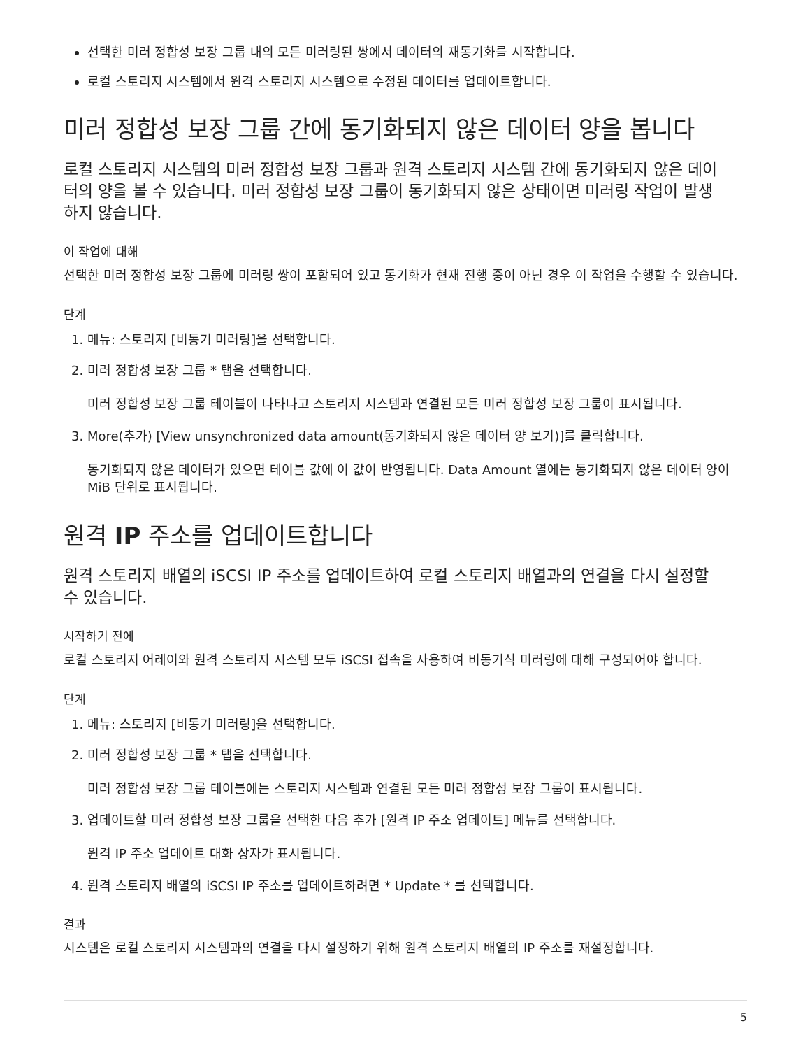선택한 미러 정합성 보장 그룹 내의 모든 미러링된 쌍에서 데이터의 재동기화를 시작합니다.
로컬 스토리지 시스템에서 원격 스토리지 시스템으로 수정된 데이터를 업데이트합니다.
미러 정합성 보장 그룹 간에 동기화되지 않은 데이터 양을 봅니다
로컬 스토리지 시스템의 미러 정합성 보장 그룹과 원격 스토리지 시스템 간에 동기화되지 않은 데이터의 양을 볼 수 있습니다. 미러 정합성 보장 그룹이 동기화되지 않은 상태이면 미러링 작업이 발생하지 않습니다.
이 작업에 대해
선택한 미러 정합성 보장 그룹에 미러링 쌍이 포함되어 있고 동기화가 현재 진행 중이 아닌 경우 이 작업을 수행할 수 있습니다.
단계
1. 메뉴: 스토리지 [비동기 미러링]을 선택합니다.
2. 미러 정합성 보장 그룹 * 탭을 선택합니다.
미러 정합성 보장 그룹 테이블이 나타나고 스토리지 시스템과 연결된 모든 미러 정합성 보장 그룹이 표시됩니다.
3. More(추가) [View unsynchronized data amount(동기화되지 않은 데이터 양 보기)]를 클릭합니다.
동기화되지 않은 데이터가 있으면 테이블 값에 이 값이 반영됩니다. Data Amount 열에는 동기화되지 않은 데이터 양이 MiB 단위로 표시됩니다.
원격 IP 주소를 업데이트합니다
원격 스토리지 배열의 iSCSI IP 주소를 업데이트하여 로컬 스토리지 배열과의 연결을 다시 설정할 수 있습니다.
시작하기 전에
로컬 스토리지 어레이와 원격 스토리지 시스템 모두 iSCSI 접속을 사용하여 비동기식 미러링에 대해 구성되어야 합니다.
단계
1. 메뉴: 스토리지 [비동기 미러링]을 선택합니다.
2. 미러 정합성 보장 그룹 * 탭을 선택합니다.
미러 정합성 보장 그룹 테이블에는 스토리지 시스템과 연결된 모든 미러 정합성 보장 그룹이 표시됩니다.
3. 업데이트할 미러 정합성 보장 그룹을 선택한 다음 추가 [원격 IP 주소 업데이트] 메뉴를 선택합니다.
원격 IP 주소 업데이트 대화 상자가 표시됩니다.
4. 원격 스토리지 배열의 iSCSI IP 주소를 업데이트하려면 * Update * 를 선택합니다.
결과
시스템은 로컬 스토리지 시스템과의 연결을 다시 설정하기 위해 원격 스토리지 배열의 IP 주소를 재설정합니다.
5